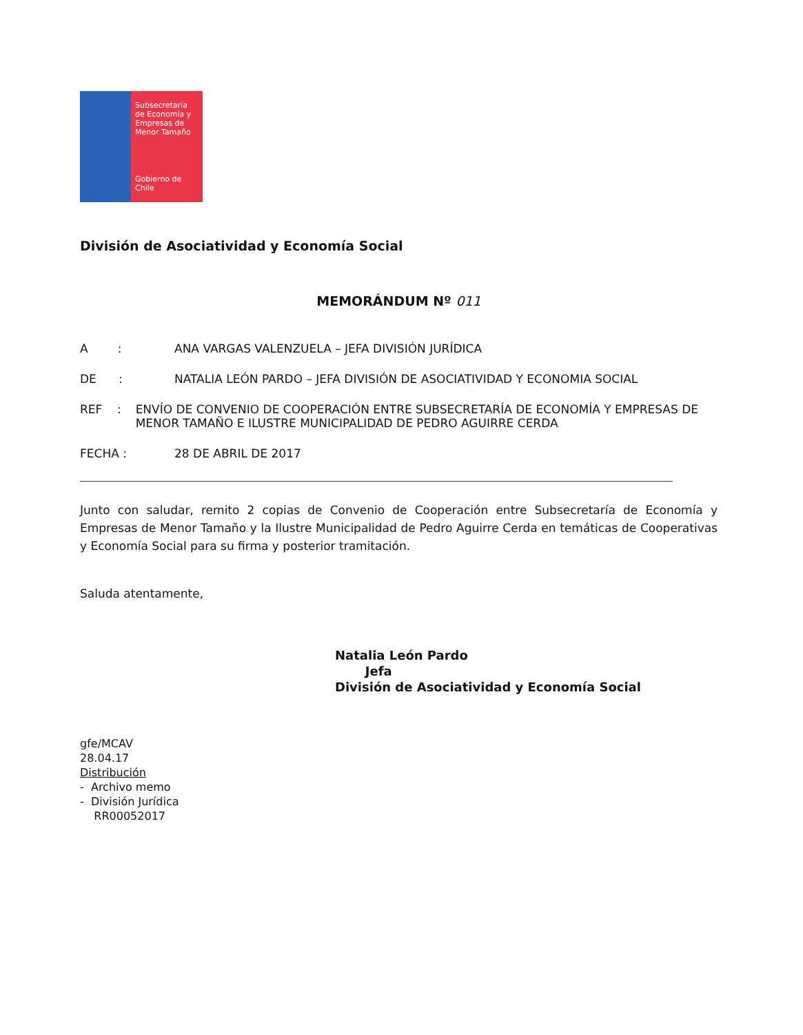Subsecretaría
de Economía y
Empresas de
Menor Tamaño
Gobierno de Chile
División de Asociatividad y Economía Social
MEMORÁNDUM Nº 011
A : ANA VARGAS VALENZUELA – JEFA DIVISIÓN JURÍDICA
DE : NATALIA LEÓN PARDO – JEFA DIVISIÓN DE ASOCIATIVIDAD Y ECONOMIA SOCIAL
REF : ENVÍO DE CONVENIO DE COOPERACIÓN ENTRE SUBSECRETARÍA DE ECONOMÍA Y EMPRESAS DE MENOR TAMAÑO E ILUSTRE MUNICIPALIDAD DE PEDRO AGUIRRE CERDA
FECHA : 28 DE ABRIL DE 2017
Junto con saludar, remito 2 copias de Convenio de Cooperación entre Subsecretaría de Economía y Empresas de Menor Tamaño y la Ilustre Municipalidad de Pedro Aguirre Cerda en temáticas de Cooperativas y Economía Social para su firma y posterior tramitación.
Saluda atentamente,
Natalia León Pardo
Jefa
División de Asociatividad y Economía Social
gfe/MCAV
28.04.17
Distribución
- Archivo memo
- División Jurídica
RR00052017